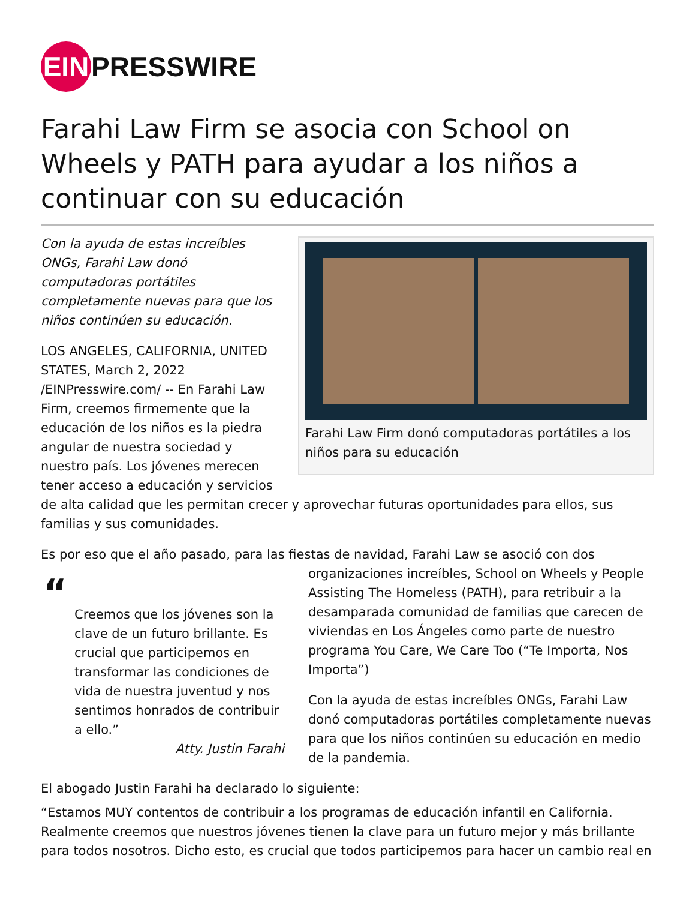EIN PRESSWIRE
Farahi Law Firm se asocia con School on Wheels y PATH para ayudar a los niños a continuar con su educación
Farahi Law Firm donó computadoras portátiles a los niños para su educación
Con la ayuda de estas increíbles ONGs, Farahi Law donó computadoras portátiles completamente nuevas para que los niños continúen su educación.
LOS ANGELES, CALIFORNIA, UNITED STATES, March 2, 2022 /EINPresswire.com/ -- En Farahi Law Firm, creemos firmemente que la educación de los niños es la piedra angular de nuestra sociedad y nuestro país. Los jóvenes merecen tener acceso a educación y servicios de alta calidad que les permitan crecer y aprovechar futuras oportunidades para ellos, sus familias y sus comunidades.
Es por eso que el año pasado, para las fiestas de navidad, Farahi Law se asoció con dos
“
Creemos que los jóvenes son la clave de un futuro brillante. Es crucial que participemos en transformar las condiciones de vida de nuestra juventud y nos sentimos honrados de contribuir a ello.”
Atty. Justin Farahi
organizaciones increíbles, School on Wheels y People Assisting The Homeless (PATH), para retribuir a la desamparada comunidad de familias que carecen de viviendas en Los Ángeles como parte de nuestro programa You Care, We Care Too (“Te Importa, Nos Importa”)
Con la ayuda de estas increíbles ONGs, Farahi Law donó computadoras portátiles completamente nuevas para que los niños continúen su educación en medio de la pandemia.
El abogado Justin Farahi ha declarado lo siguiente:
“Estamos MUY contentos de contribuir a los programas de educación infantil en California. Realmente creemos que nuestros jóvenes tienen la clave para un futuro mejor y más brillante para todos nosotros. Dicho esto, es crucial que todos participemos para hacer un cambio real en